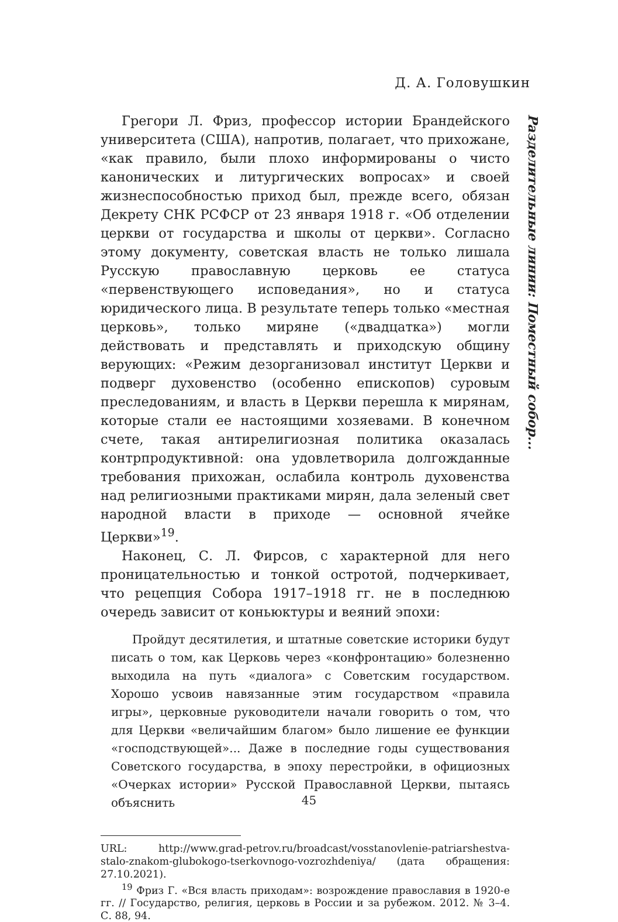Д. А. Головушкин
Разделительные линии: Поместный собор...
Грегори Л. Фриз, профессор истории Брандейского университета (США), напротив, полагает, что прихожане, «как правило, были плохо информированы о чисто канонических и литургических вопросах» и своей жизнеспособностью приход был, прежде всего, обязан Декрету СНК РСФСР от 23 января 1918 г. «Об отделении церкви от государства и школы от церкви». Согласно этому документу, советская власть не только лишала Русскую православную церковь ее статуса «первенствующего исповедания», но и статуса юридического лица. В результате теперь только «местная церковь», только миряне («двадцатка») могли действовать и представлять и приходскую общину верующих: «Режим дезорганизовал институт Церкви и подверг духовенство (особенно епископов) суровым преследованиям, и власть в Церкви перешла к мирянам, которые стали ее настоящими хозяевами. В конечном счете, такая антирелигиозная политика оказалась контрпродуктивной: она удовлетворила долгожданные требования прихожан, ослабила контроль духовенства над религиозными практиками мирян, дала зеленый свет народной власти в приходе — основной ячейке Церкви»<sup>19</sup>.
Наконец, С. Л. Фирсов, с характерной для него проницательностью и тонкой остротой, подчеркивает, что рецепция Собора 1917–1918 гг. не в последнюю очередь зависит от коньюктуры и веяний эпохи:
Пройдут десятилетия, и штатные советские историки будут писать о том, как Церковь через «конфронтацию» болезненно выходила на путь «диалога» с Советским государством. Хорошо усвоив навязанные этим государством «правила игры», церковные руководители начали говорить о том, что для Церкви «величайшим благом» было лишение ее функции «господствующей»... Даже в последние годы существования Советского государства, в эпоху перестройки, в официозных «Очерках истории» Русской Православной Церкви, пытаясь объяснить
URL: http://www.grad-petrov.ru/broadcast/vosstanovlenie-patriarshestva-stalo-znakom-glubokogo-tserkovnogo-vozrozhdeniya/ (дата обращения: 27.10.2021).
<sup>19</sup> Фриз Г. «Вся власть приходам»: возрождение православия в 1920-е гг. // Государство, религия, церковь в России и за рубежом. 2012. № 3–4. С. 88, 94.
45